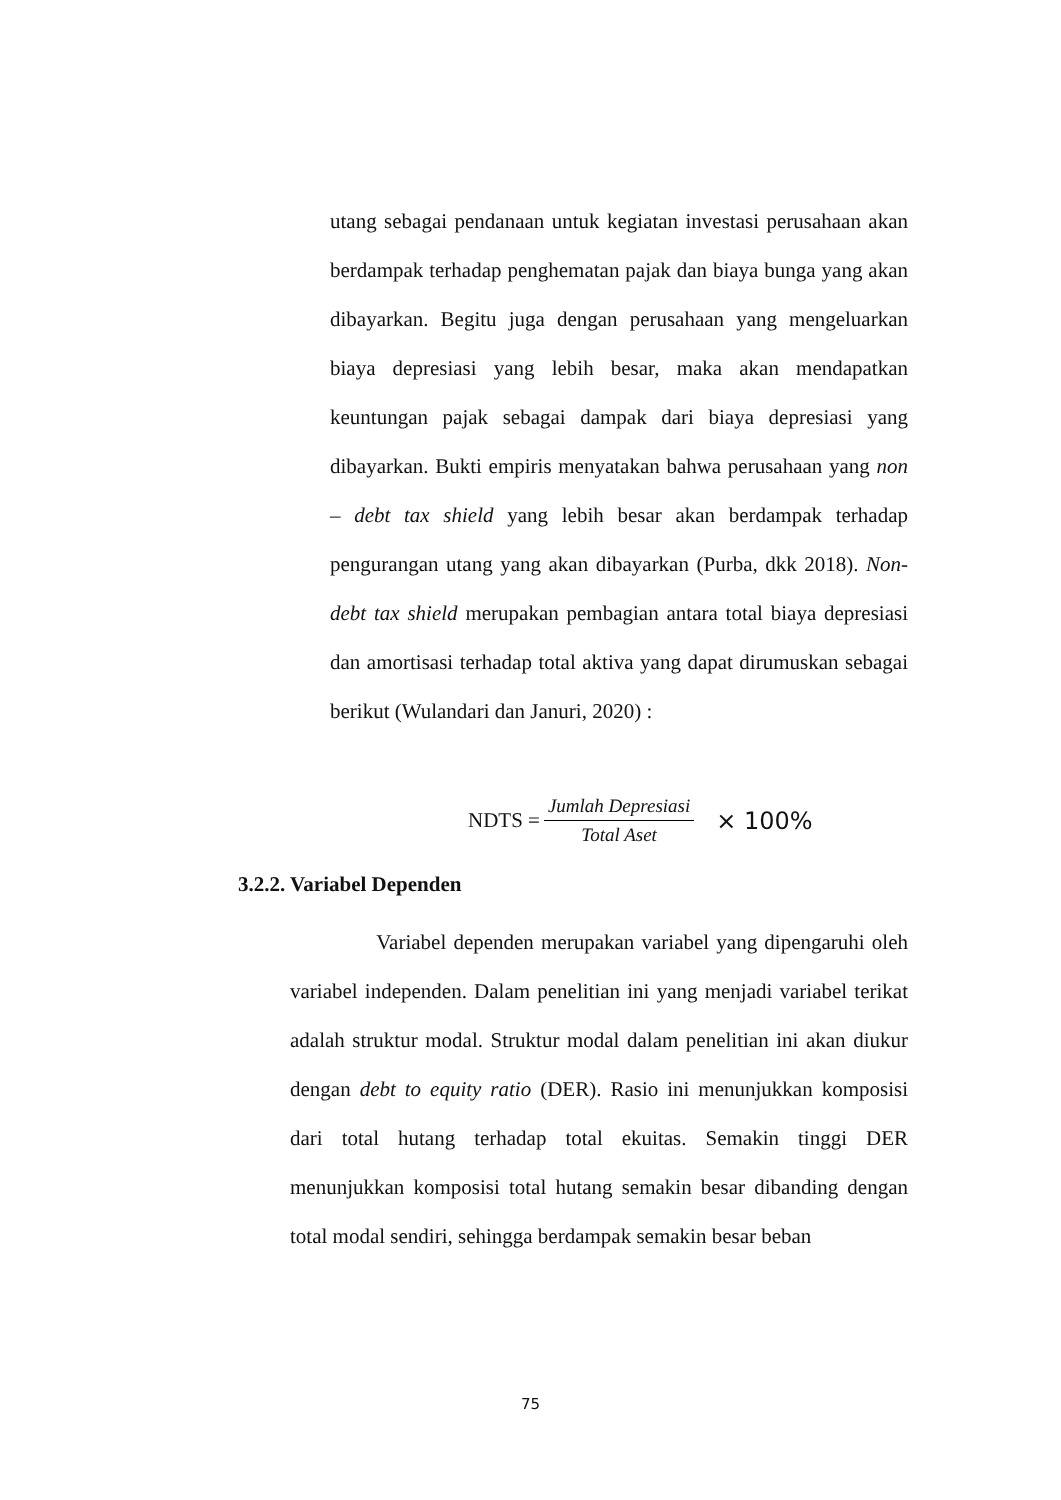utang sebagai pendanaan untuk kegiatan investasi perusahaan akan berdampak terhadap penghematan pajak dan biaya bunga yang akan dibayarkan. Begitu juga dengan perusahaan yang mengeluarkan biaya depresiasi yang lebih besar, maka akan mendapatkan keuntungan pajak sebagai dampak dari biaya depresiasi yang dibayarkan. Bukti empiris menyatakan bahwa perusahaan yang non – debt tax shield yang lebih besar akan berdampak terhadap pengurangan utang yang akan dibayarkan (Purba, dkk 2018). Non-debt tax shield merupakan pembagian antara total biaya depresiasi dan amortisasi terhadap total aktiva yang dapat dirumuskan sebagai berikut (Wulandari dan Januri, 2020) :
NDTS = Jumlah Depresiasi Total Aset × 100%
3.2.2. Variabel Dependen
Variabel dependen merupakan variabel yang dipengaruhi oleh variabel independen. Dalam penelitian ini yang menjadi variabel terikat adalah struktur modal. Struktur modal dalam penelitian ini akan diukur dengan debt to equity ratio (DER). Rasio ini menunjukkan komposisi dari total hutang terhadap total ekuitas. Semakin tinggi DER menunjukkan komposisi total hutang semakin besar dibanding dengan total modal sendiri, sehingga berdampak semakin besar beban
75